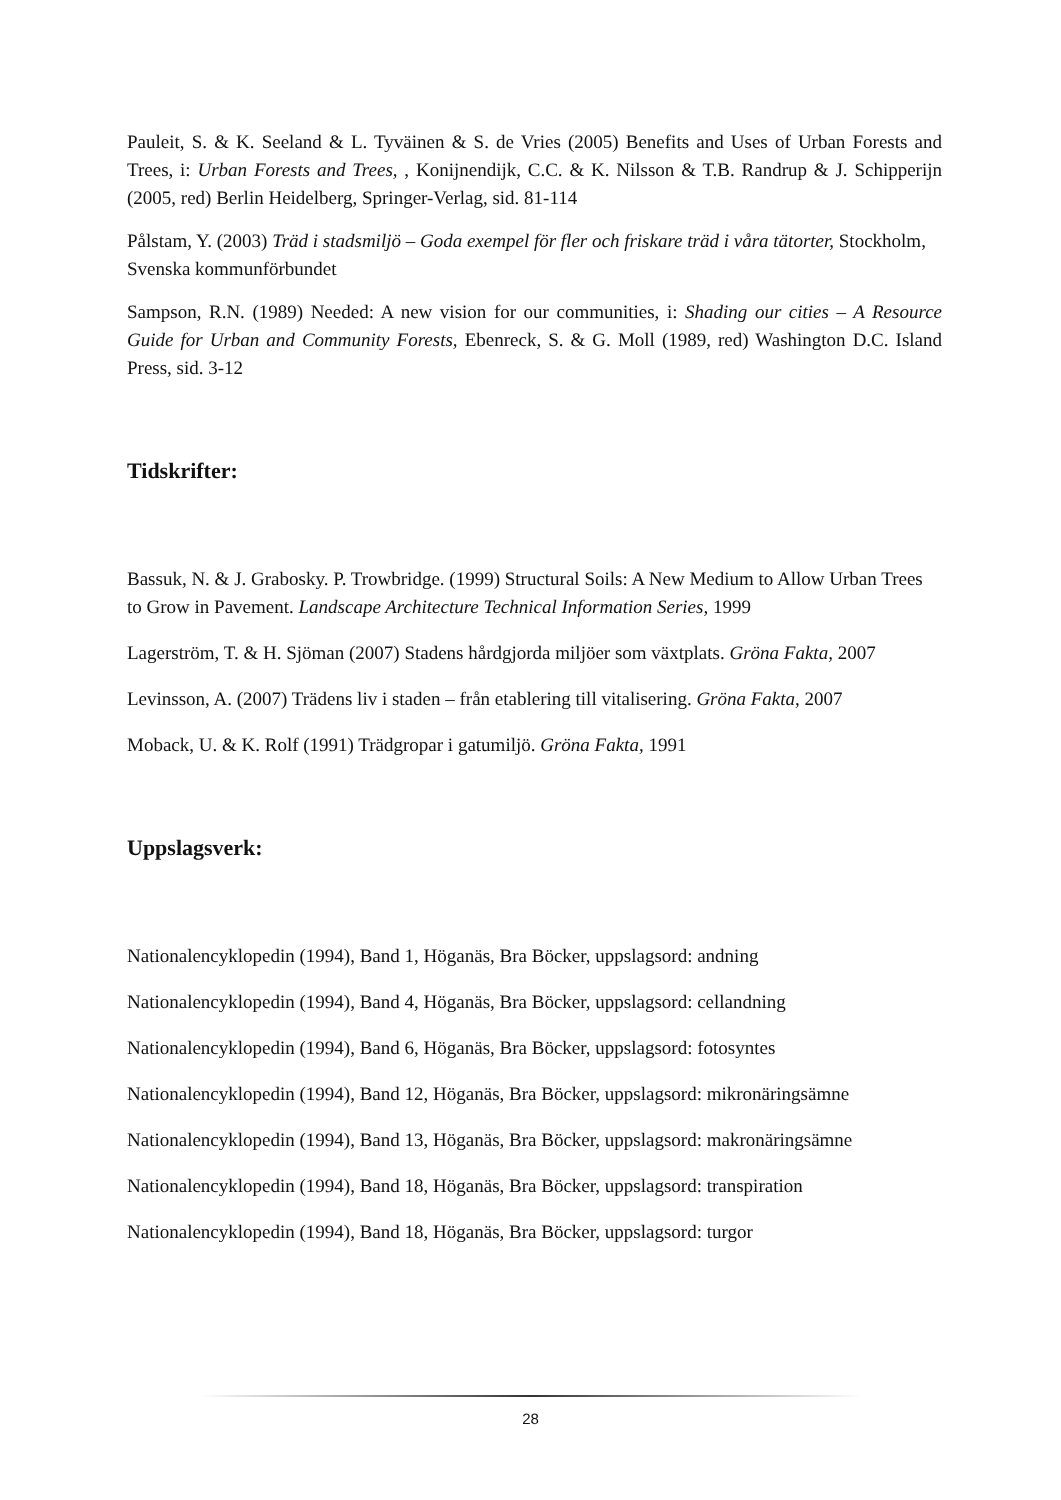Pauleit, S. & K. Seeland & L. Tyväinen & S. de Vries (2005) Benefits and Uses of Urban Forests and Trees, i: Urban Forests and Trees, , Konijnendijk, C.C. & K. Nilsson & T.B. Randrup & J. Schipperijn (2005, red) Berlin Heidelberg, Springer-Verlag, sid. 81-114
Pålstam, Y. (2003) Träd i stadsmiljö – Goda exempel för fler och friskare träd i våra tätorter, Stockholm, Svenska kommunförbundet
Sampson, R.N. (1989) Needed: A new vision for our communities, i: Shading our cities – A Resource Guide for Urban and Community Forests, Ebenreck, S. & G. Moll (1989, red) Washington D.C. Island Press, sid. 3-12
Tidskrifter:
Bassuk, N. & J. Grabosky. P. Trowbridge. (1999) Structural Soils: A New Medium to Allow Urban Trees to Grow in Pavement. Landscape Architecture Technical Information Series, 1999
Lagerström, T. & H. Sjöman (2007) Stadens hårdgjorda miljöer som växtplats. Gröna Fakta, 2007
Levinsson, A. (2007) Trädens liv i staden – från etablering till vitalisering. Gröna Fakta, 2007
Moback, U. & K. Rolf (1991) Trädgropar i gatumiljö. Gröna Fakta, 1991
Uppslagsverk:
Nationalencyklopedin (1994), Band 1, Höganäs, Bra Böcker, uppslagsord: andning
Nationalencyklopedin (1994), Band 4, Höganäs, Bra Böcker, uppslagsord: cellandning
Nationalencyklopedin (1994), Band 6, Höganäs, Bra Böcker, uppslagsord: fotosyntes
Nationalencyklopedin (1994), Band 12, Höganäs, Bra Böcker, uppslagsord: mikronäringsämne
Nationalencyklopedin (1994), Band 13, Höganäs, Bra Böcker, uppslagsord: makronäringsämne
Nationalencyklopedin (1994), Band 18, Höganäs, Bra Böcker, uppslagsord: transpiration
Nationalencyklopedin (1994), Band 18, Höganäs, Bra Böcker, uppslagsord: turgor
28